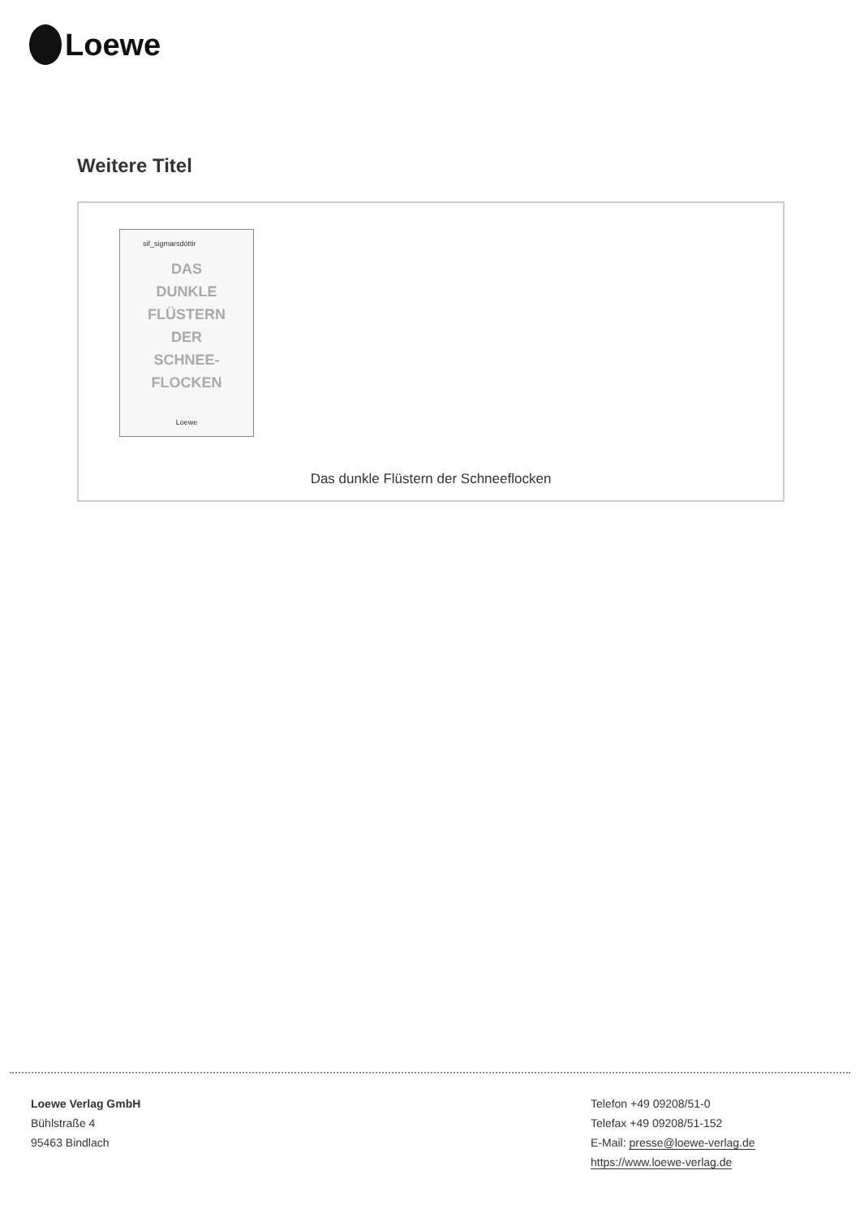Loewe
Weitere Titel
sif_sigmarsdóttir
DAS
DUNKLE
FLÜSTERN
DER
SCHNEE-
FLOCKEN
Loewe
Das dunkle Flüstern der Schneeflocken
Loewe Verlag GmbH
Bühlstraße 4
95463 Bindlach
Telefon +49 09208/51-0
Telefax +49 09208/51-152
E-Mail: presse@loewe-verlag.de
https://www.loewe-verlag.de